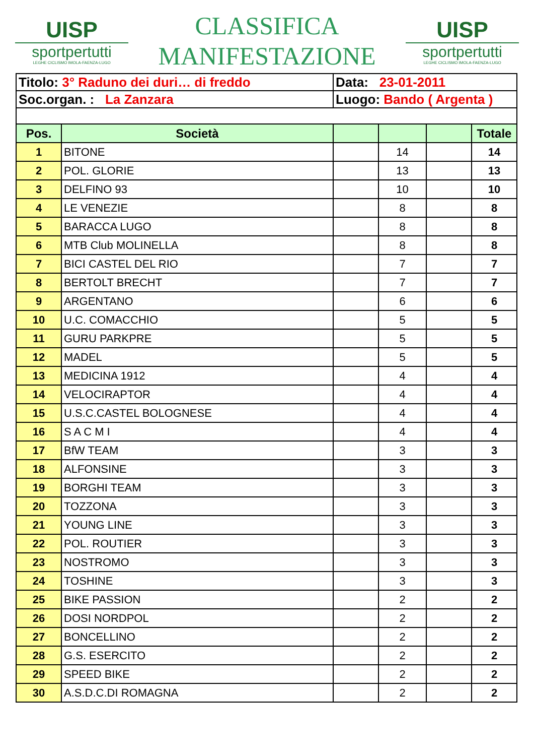UISP
sportpertutti
LEGHE CICLISMO IMOLA-FAENZA-LUGO
CLASSIFICA
MANIFESTAZIONE
UISP
sportpertutti
LEGHE CICLISMO IMOLA-FAENZA-LUGO
| Titolo: 3° Raduno dei duri… di freddo | | Data: 23-01-2011 | | | |
| Soc.organ. : La Zanzara | | Luogo: Bando ( Argenta ) | | | |
| Pos. | Società | | | | Totale |
| 1 | BITONE | | 14 | | 14 |
| 2 | POL. GLORIE | | 13 | | 13 |
| 3 | DELFINO 93 | | 10 | | 10 |
| 4 | LE VENEZIE | | 8 | | 8 |
| 5 | BARACCA LUGO | | 8 | | 8 |
| 6 | MTB Club MOLINELLA | | 8 | | 8 |
| 7 | BICI CASTEL DEL RIO | | 7 | | 7 |
| 8 | BERTOLT BRECHT | | 7 | | 7 |
| 9 | ARGENTANO | | 6 | | 6 |
| 10 | U.C. COMACCHIO | | 5 | | 5 |
| 11 | GURU PARKPRE | | 5 | | 5 |
| 12 | MADEL | | 5 | | 5 |
| 13 | MEDICINA 1912 | | 4 | | 4 |
| 14 | VELOCIRAPTOR | | 4 | | 4 |
| 15 | U.S.C.CASTEL BOLOGNESE | | 4 | | 4 |
| 16 | S A C M I | | 4 | | 4 |
| 17 | BfW TEAM | | 3 | | 3 |
| 18 | ALFONSINE | | 3 | | 3 |
| 19 | BORGHI TEAM | | 3 | | 3 |
| 20 | TOZZONA | | 3 | | 3 |
| 21 | YOUNG LINE | | 3 | | 3 |
| 22 | POL. ROUTIER | | 3 | | 3 |
| 23 | NOSTROMO | | 3 | | 3 |
| 24 | TOSHINE | | 3 | | 3 |
| 25 | BIKE PASSION | | 2 | | 2 |
| 26 | DOSI NORDPOL | | 2 | | 2 |
| 27 | BONCELLINO | | 2 | | 2 |
| 28 | G.S. ESERCITO | | 2 | | 2 |
| 29 | SPEED BIKE | | 2 | | 2 |
| 30 | A.S.D.C.DI ROMAGNA | | 2 | | 2 |